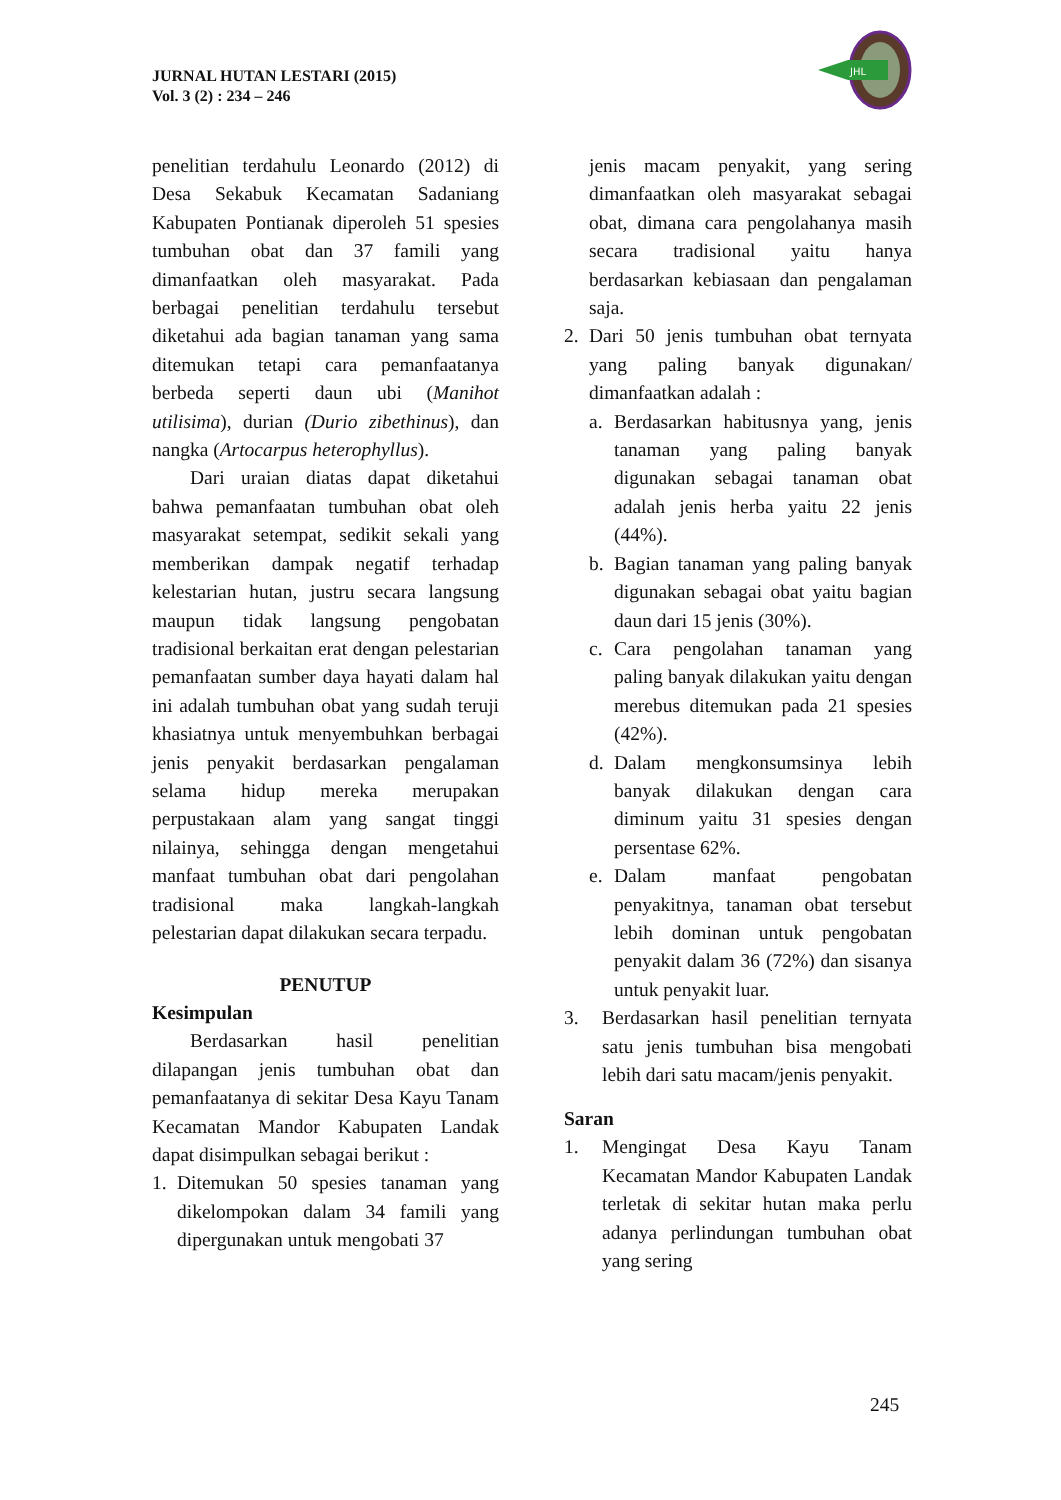JURNAL HUTAN LESTARI (2015)
Vol. 3 (2) : 234 – 246
JHL
penelitian terdahulu Leonardo (2012) di Desa Sekabuk Kecamatan Sadaniang Kabupaten Pontianak diperoleh 51 spesies tumbuhan obat dan 37 famili yang dimanfaatkan oleh masyarakat. Pada berbagai penelitian terdahulu tersebut diketahui ada bagian tanaman yang sama ditemukan tetapi cara pemanfaatanya berbeda seperti daun ubi (Manihot utilisima), durian (Durio zibethinus), dan nangka (Artocarpus heterophyllus).
Dari uraian diatas dapat diketahui bahwa pemanfaatan tumbuhan obat oleh masyarakat setempat, sedikit sekali yang memberikan dampak negatif terhadap kelestarian hutan, justru secara langsung maupun tidak langsung pengobatan tradisional berkaitan erat dengan pelestarian pemanfaatan sumber daya hayati dalam hal ini adalah tumbuhan obat yang sudah teruji khasiatnya untuk menyembuhkan berbagai jenis penyakit berdasarkan pengalaman selama hidup mereka merupakan perpustakaan alam yang sangat tinggi nilainya, sehingga dengan mengetahui manfaat tumbuhan obat dari pengolahan tradisional maka langkah-langkah pelestarian dapat dilakukan secara terpadu.
PENUTUP
Kesimpulan
Berdasarkan hasil penelitian dilapangan jenis tumbuhan obat dan pemanfaatanya di sekitar Desa Kayu Tanam Kecamatan Mandor Kabupaten Landak dapat disimpulkan sebagai berikut :
1. Ditemukan 50 spesies tanaman yang dikelompokan dalam 34 famili yang dipergunakan untuk mengobati 37
jenis macam penyakit, yang sering dimanfaatkan oleh masyarakat sebagai obat, dimana cara pengolahanya masih secara tradisional yaitu hanya berdasarkan kebiasaan dan pengalaman saja.
2. Dari 50 jenis tumbuhan obat ternyata yang paling banyak digunakan/ dimanfaatkan adalah :
a. Berdasarkan habitusnya yang, jenis tanaman yang paling banyak digunakan sebagai tanaman obat adalah jenis herba yaitu 22 jenis (44%).
b. Bagian tanaman yang paling banyak digunakan sebagai obat yaitu bagian daun dari 15 jenis (30%).
c. Cara pengolahan tanaman yang paling banyak dilakukan yaitu dengan merebus ditemukan pada 21 spesies (42%).
d. Dalam mengkonsumsinya lebih banyak dilakukan dengan cara diminum yaitu 31 spesies dengan persentase 62%.
e. Dalam manfaat pengobatan penyakitnya, tanaman obat tersebut lebih dominan untuk pengobatan penyakit dalam 36 (72%) dan sisanya untuk penyakit luar.
3. Berdasarkan hasil penelitian ternyata satu jenis tumbuhan bisa mengobati lebih dari satu macam/jenis penyakit.
Saran
1. Mengingat Desa Kayu Tanam Kecamatan Mandor Kabupaten Landak terletak di sekitar hutan maka perlu adanya perlindungan tumbuhan obat yang sering
245